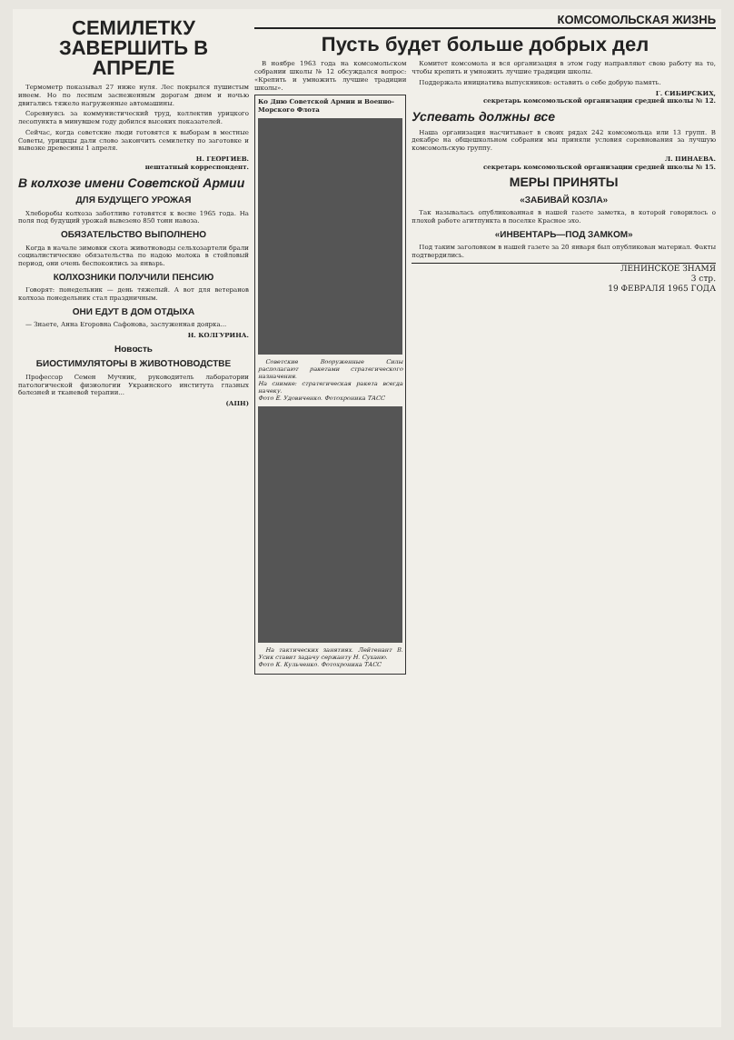СЕМИЛЕТКУ ЗАВЕРШИТЬ В АПРЕЛЕ
Термометр показывал 27 ниже нуля. Лес покрылся пушистым инеем. Но по лесным заснеженным дорогам днем и ночью двигались тяжело нагруженные автомашины.
Соревнуясь за коммунистический труд, коллектив урицкого лесопункта в минувшем году добился высоких показателей.
Сейчас, когда советские люди готовятся к выборам в местные Советы, урицкцы дали слово закончить семилетку по заготовке и вывозке древесины 1 апреля.
Н. ГЕОРГИЕВ.
нештатный корреспондент.
В колхозе имени Советской Армии
ДЛЯ БУДУЩЕГО УРОЖАЯ
Хлеборобы колхоза заботливо готовятся к весне 1965 года. На поля под будущий урожай вывезено 850 тонн навоза.
ОБЯЗАТЕЛЬСТВО ВЫПОЛНЕНО
Когда в начале зимовки скота животноводы сельхозартели брали социалистические обязательства по надою молока в стойловый период, они очень беспокоились за январь.
КОЛХОЗНИКИ ПОЛУЧИЛИ ПЕНСИЮ
Говорят: понедельник — день тяжелый. А вот для ветеранов колхоза понедельник стал праздничным.
ОНИ ЕДУТ В ДОМ ОТДЫХА
— Знаете, Анна Егоровна Сафонова, заслуженная доярка...
Н. КОЛГУРИНА.
Новость
БИОСТИМУЛЯТОРЫ В ЖИВОТНОВОДСТВЕ
Профессор Семен Мучник, руководитель лаборатории патологической физиологии Украинского института глазных болезней и тканевой терапии...
(АПН)
КОМСОМОЛЬСКАЯ ЖИЗНЬ
Пусть будет больше добрых дел
В ноябре 1963 года на комсомольском собрании школы № 12 обсуждался вопрос: «Крепить и умножить лучшие традиции школы».
Ко Дню Советской Армии и Военно-Морского Флота
Советские Вооруженные Силы располагают ракетами стратегического назначения.
На снимке: стратегическая ракета всегда начеку.
Фото Е. Удовиченко. Фотохроника ТАСС
На тактических занятиях. Лейтенант В. Усик ставит задачу сержанту Н. Суханю.
Фото К. Кульченко. Фотохроника ТАСС
Комитет комсомола и вся организация в этом году направляют свою работу на то, чтобы крепить и умножить лучшие традиции школы.
Поддержала инициатива выпускников: оставить о себе добрую память.
Г. СИБИРСКИХ,
секретарь комсомольской организации средней школы № 12.
Успевать должны все
Наша организация насчитывает в своих рядах 242 комсомольца или 13 групп. В декабре на общешкольном собрании мы приняли условия соревнования за лучшую комсомольскую группу.
Л. ПИНАЕВА.
секретарь комсомольской организации средней школы № 15.
МЕРЫ ПРИНЯТЫ
«ЗАБИВАЙ КОЗЛА»
Так называлась опубликованная в нашей газете заметка, в которой говорилось о плохой работе агитпункта в поселке Красное эхо.
«ИНВЕНТАРЬ—ПОД ЗАМКОМ»
Под таким заголовком в нашей газете за 20 января был опубликован материал. Факты подтвердились.
ЛЕНИНСКОЕ ЗНАМЯ
3 стр.
19 ФЕВРАЛЯ 1965 ГОДА